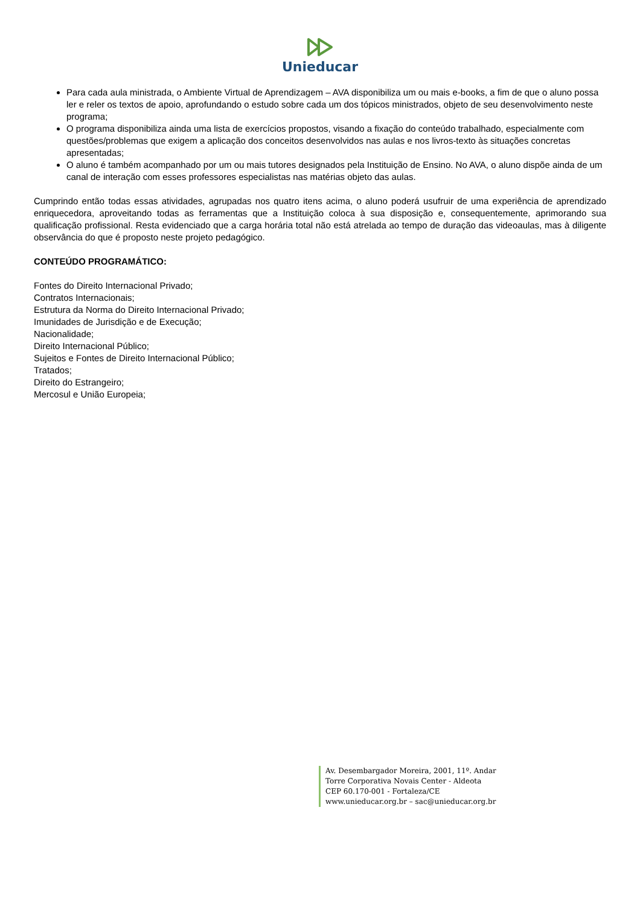Unieducar
Para cada aula ministrada, o Ambiente Virtual de Aprendizagem – AVA disponibiliza um ou mais e-books, a fim de que o aluno possa ler e reler os textos de apoio, aprofundando o estudo sobre cada um dos tópicos ministrados, objeto de seu desenvolvimento neste programa;
O programa disponibiliza ainda uma lista de exercícios propostos, visando a fixação do conteúdo trabalhado, especialmente com questões/problemas que exigem a aplicação dos conceitos desenvolvidos nas aulas e nos livros-texto às situações concretas apresentadas;
O aluno é também acompanhado por um ou mais tutores designados pela Instituição de Ensino. No AVA, o aluno dispõe ainda de um canal de interação com esses professores especialistas nas matérias objeto das aulas.
Cumprindo então todas essas atividades, agrupadas nos quatro itens acima, o aluno poderá usufruir de uma experiência de aprendizado enriquecedora, aproveitando todas as ferramentas que a Instituição coloca à sua disposição e, consequentemente, aprimorando sua qualificação profissional. Resta evidenciado que a carga horária total não está atrelada ao tempo de duração das videoaulas, mas à diligente observância do que é proposto neste projeto pedagógico.
CONTEÚDO PROGRAMÁTICO:
Fontes do Direito Internacional Privado;
Contratos Internacionais;
Estrutura da Norma do Direito Internacional Privado;
Imunidades de Jurisdição e de Execução;
Nacionalidade;
Direito Internacional Público;
Sujeitos e Fontes de Direito Internacional Público;
Tratados;
Direito do Estrangeiro;
Mercosul e União Europeia;
Av. Desembargador Moreira, 2001, 11º. Andar
Torre Corporativa Novais Center - Aldeota
CEP 60.170-001 - Fortaleza/CE
www.unieducar.org.br – sac@unieducar.org.br